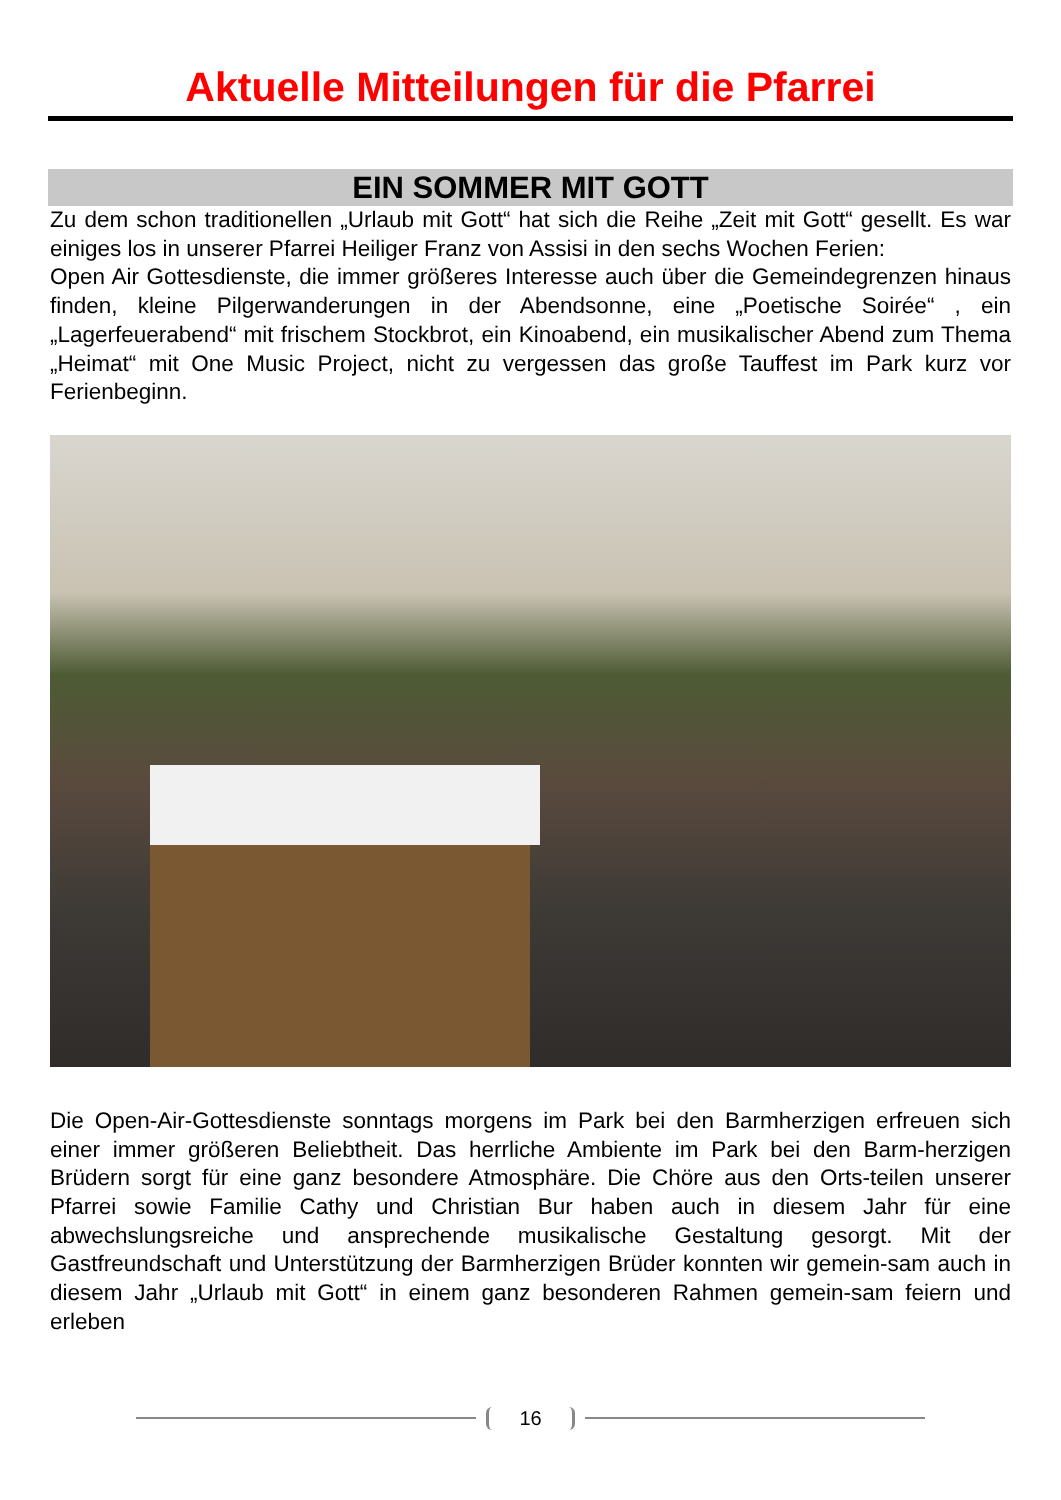Aktuelle Mitteilungen für die Pfarrei
EIN SOMMER MIT GOTT
Zu dem schon traditionellen „Urlaub mit Gott“ hat sich die Reihe „Zeit mit Gott“ gesellt. Es war einiges los in unserer Pfarrei Heiliger Franz von Assisi in den sechs Wochen Ferien:
Open Air Gottesdienste, die immer größeres Interesse auch über die Gemeindegrenzen hinaus finden, kleine Pilgerwanderungen in der Abendsonne, eine „Poetische Soirée“ , ein „Lagerfeuerabend“ mit frischem Stockbrot, ein Kinoabend, ein musikalischer Abend zum Thema „Heimat“ mit One Music Project, nicht zu vergessen das große Tauffest im Park kurz vor Ferienbeginn.
Die Open-Air-Gottesdienste sonntags morgens im Park bei den Barmherzigen erfreuen sich einer immer größeren Beliebtheit. Das herrliche Ambiente im Park bei den Barm-herzigen Brüdern sorgt für eine ganz besondere Atmosphäre. Die Chöre aus den Orts-teilen unserer Pfarrei sowie Familie Cathy und Christian Bur haben auch in diesem Jahr für eine abwechslungsreiche und ansprechende musikalische Gestaltung gesorgt. Mit der Gastfreundschaft und Unterstützung der Barmherzigen Brüder konnten wir gemein-sam auch in diesem Jahr „Urlaub mit Gott“ in einem ganz besonderen Rahmen gemein-sam feiern und erleben
16